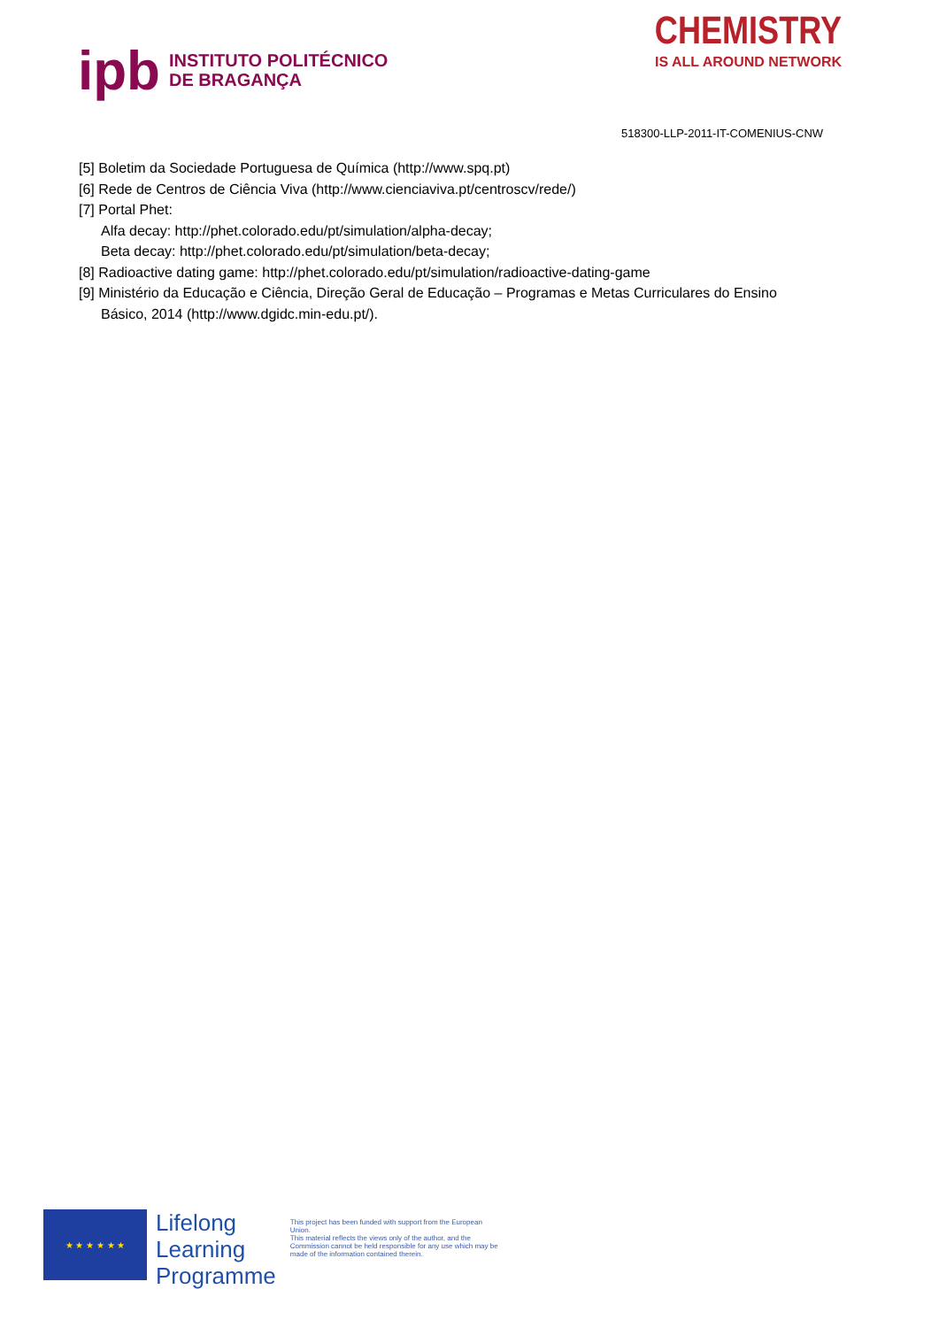ipb
INSTITUTO POLITÉCNICO
DE BRAGANÇA
CHEMISTRY
IS ALL AROUND NETWORK
518300-LLP-2011-IT-COMENIUS-CNW
[5] Boletim da Sociedade Portuguesa de Química (http://www.spq.pt)
[6] Rede de Centros de Ciência Viva (http://www.cienciaviva.pt/centroscv/rede/)
[7] Portal Phet:
Alfa decay: http://phet.colorado.edu/pt/simulation/alpha-decay;
Beta decay: http://phet.colorado.edu/pt/simulation/beta-decay;
[8] Radioactive dating game: http://phet.colorado.edu/pt/simulation/radioactive-dating-game
[9] Ministério da Educação e Ciência, Direção Geral de Educação – Programas e Metas Curriculares do Ensino Básico, 2014 (http://www.dgidc.min-edu.pt/).
★ ★ ★ ★ ★ ★
Lifelong
Learning
Programme
This project has been funded with support from the European Union.
This material reflects the views only of the author, and the Commission cannot be held responsible for any use which may be made of the information contained therein.